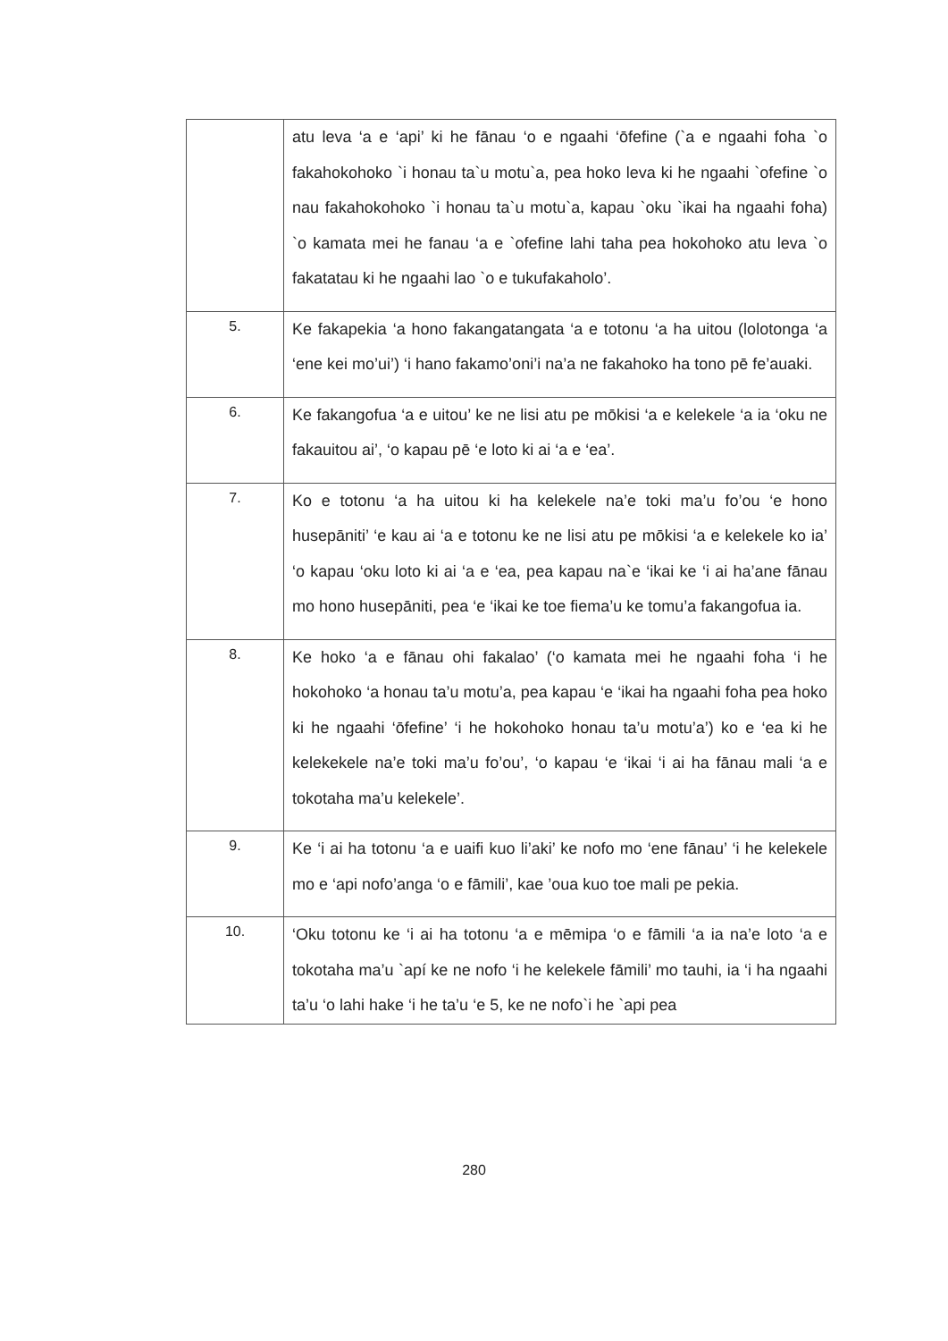| | atu leva ‘a e ‘api’ ki he fānau ‘o e ngaahi ‘ōfefine (`a e ngaahi foha `o fakahokohoko `i honau ta`u motu`a, pea hoko leva ki he ngaahi `ofefine `o nau fakahokohoko `i honau ta`u motu`a, kapau `oku `ikai ha ngaahi foha) `o kamata mei he fanau ‘a e `ofefine lahi taha pea hokohoko atu leva `o fakatatau ki he ngaahi lao `o e tukufakaholo’. |
| 5. | Ke fakapekia ‘a hono fakangatangata ‘a e totonu ‘a ha uitou (lolotonga ‘a ‘ene kei mo’ui’) ‘i hano fakamo’oni’i na’a ne fakahoko ha tono pē fe’auaki. |
| 6. | Ke fakangofua ‘a e uitou’ ke ne lisi atu pe mōkisi ‘a e kelekele ‘a ia ‘oku ne fakauitou ai’, ‘o kapau pē ‘e loto ki ai ‘a e ‘ea’. |
| 7. | Ko e totonu ‘a ha uitou ki ha kelekele na’e toki ma’u fo’ou ‘e hono husepāniti’ ‘e kau ai ‘a e totonu ke ne lisi atu pe mōkisi ‘a e kelekele ko ia’ ‘o kapau ‘oku loto ki ai ‘a e ‘ea, pea kapau na`e ‘ikai ke ‘i ai ha’ane fānau mo hono husepāniti, pea ‘e ‘ikai ke toe fiema’u ke tomu’a fakangofua ia. |
| 8. | Ke hoko ‘a e fānau ohi fakalao’ (‘o kamata mei he ngaahi foha ‘i he hokohoko ‘a honau ta’u motu’a, pea kapau ‘e ‘ikai ha ngaahi foha pea hoko ki he ngaahi ‘ōfefine’ ‘i he hokohoko honau ta’u motu’a’) ko e ‘ea ki he kelekekele na’e toki ma’u fo’ou’, ‘o kapau ‘e ‘ikai ‘i ai ha fānau mali ‘a e tokotaha ma’u kelekele’. |
| 9. | Ke ‘i ai ha totonu ‘a e uaifi kuo li’aki’ ke nofo mo ‘ene fānau’ ‘i he kelekele mo e ‘api nofo’anga ‘o e fāmili’, kae ’oua kuo toe mali pe pekia. |
| 10. | ‘Oku totonu ke ‘i ai ha totonu ‘a e mēmipa ‘o e fāmili ‘a ia na’e loto ‘a e tokotaha ma’u `apí ke ne nofo ‘i he kelekele fāmili’ mo tauhi, ia ‘i ha ngaahi ta’u ‘o lahi hake ‘i he ta’u ‘e 5, ke ne nofo`i he `api pea |
280